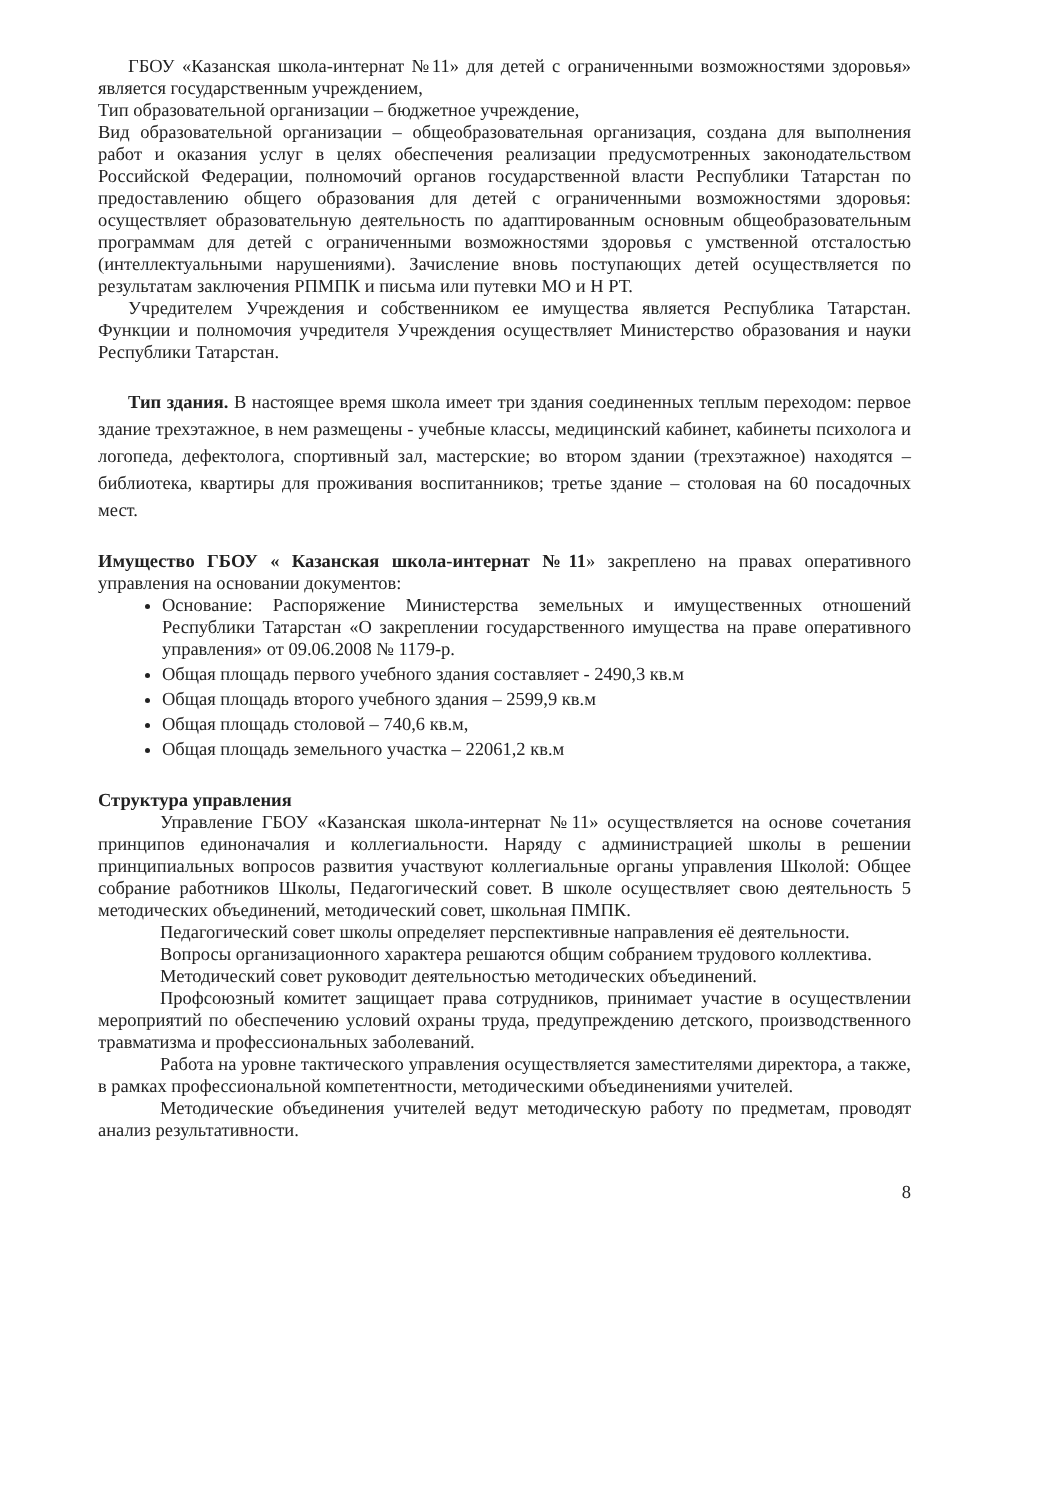ГБОУ «Казанская школа-интернат №11» для детей с ограниченными возможностями здоровья» является государственным учреждением,
Тип образовательной организации – бюджетное учреждение,
Вид образовательной организации – общеобразовательная организация, создана для выполнения работ и оказания услуг в целях обеспечения реализации предусмотренных законодательством Российской Федерации, полномочий органов государственной власти Республики Татарстан по предоставлению общего образования для детей с ограниченными возможностями здоровья: осуществляет образовательную деятельность по адаптированным основным общеобразовательным программам для детей с ограниченными возможностями здоровья с умственной отсталостью (интеллектуальными нарушениями). Зачисление вновь поступающих детей осуществляется по результатам заключения РПМПК и письма или путевки МО и Н РТ.
Учредителем Учреждения и собственником ее имущества является Республика Татарстан. Функции и полномочия учредителя Учреждения осуществляет Министерство образования и науки Республики Татарстан.
Тип здания. В настоящее время школа имеет три здания соединенных теплым переходом: первое здание трехэтажное, в нем размещены - учебные классы, медицинский кабинет, кабинеты психолога и логопеда, дефектолога, спортивный зал, мастерские; во втором здании (трехэтажное) находятся – библиотека, квартиры для проживания воспитанников; третье здание – столовая на 60 посадочных мест.
Имущество ГБОУ « Казанская школа-интернат №11» закреплено на правах оперативного управления на основании документов:
Основание: Распоряжение Министерства земельных и имущественных отношений Республики Татарстан «О закреплении государственного имущества на праве оперативного управления» от 09.06.2008 № 1179-р.
Общая площадь первого учебного здания составляет - 2490,3 кв.м
Общая площадь второго учебного здания – 2599,9 кв.м
Общая площадь столовой – 740,6 кв.м,
Общая площадь земельного участка – 22061,2 кв.м
Структура управления
Управление ГБОУ «Казанская школа-интернат №11» осуществляется на основе сочетания принципов единоначалия и коллегиальности. Наряду с администрацией школы в решении принципиальных вопросов развития участвуют коллегиальные органы управления Школой: Общее собрание работников Школы, Педагогический совет. В школе осуществляет свою деятельность 5 методических объединений, методический совет, школьная ПМПК.
Педагогический совет школы определяет перспективные направления её деятельности.
Вопросы организационного характера решаются общим собранием трудового коллектива.
Методический совет руководит деятельностью методических объединений.
Профсоюзный комитет защищает права сотрудников, принимает участие в осуществлении мероприятий по обеспечению условий охраны труда, предупреждению детского, производственного травматизма и профессиональных заболеваний.
Работа на уровне тактического управления осуществляется заместителями директора, а также, в рамках профессиональной компетентности, методическими объединениями учителей.
Методические объединения учителей ведут методическую работу по предметам, проводят анализ результативности.
8